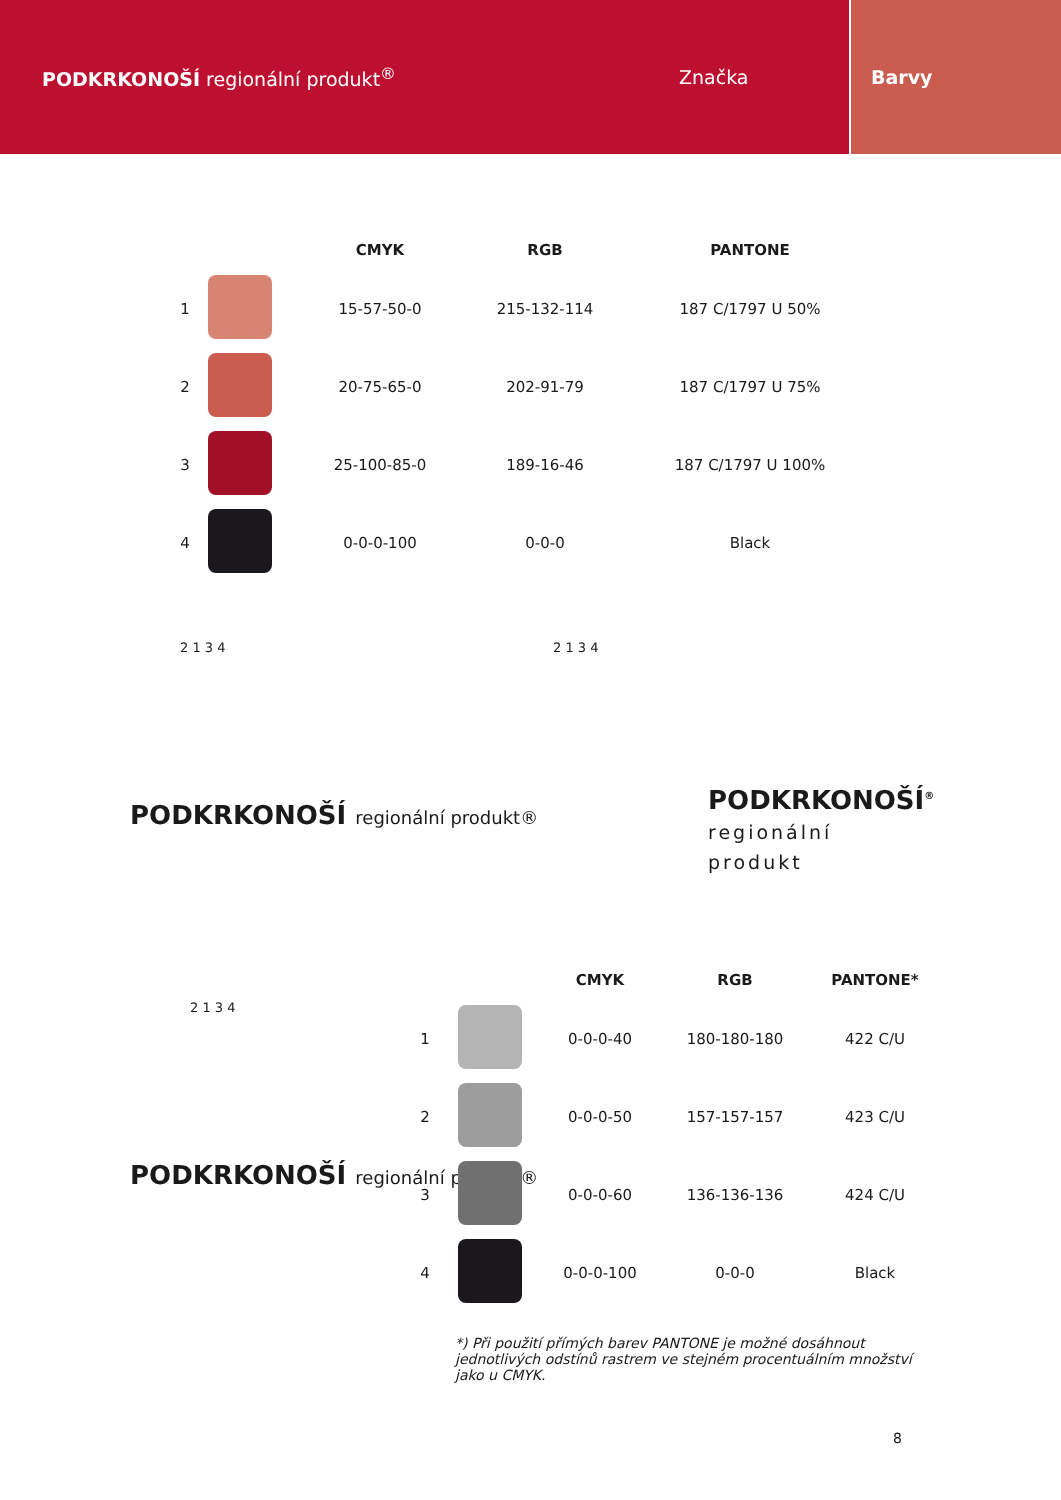PODKRKONOŠÍ regionální produkt<sup>®</sup>
Značka
Barvy
| | | CMYK | RGB | PANTONE |
| --- | --- | --- | --- | --- |
| 1 | | 15-57-50-0 | 215-132-114 | 187 C/1797 U 50% |
| 2 | | 20-75-65-0 | 202-91-79 | 187 C/1797 U 75% |
| 3 | | 25-100-85-0 | 189-16-46 | 187 C/1797 U 100% |
| 4 | | 0-0-0-100 | 0-0-0 | Black |
2 1 3 4
PODKRKONOŠÍ regionální produkt®
2 1 3 4
PODKRKONOŠÍ<sup>®</sup>
regionální
produkt
2 1 3 4
PODKRKONOŠÍ regionální produkt®
| | | CMYK | RGB | PANTONE* |
| --- | --- | --- | --- | --- |
| 1 | | 0-0-0-40 | 180-180-180 | 422 C/U |
| 2 | | 0-0-0-50 | 157-157-157 | 423 C/U |
| 3 | | 0-0-0-60 | 136-136-136 | 424 C/U |
| 4 | | 0-0-0-100 | 0-0-0 | Black |
*) Při použití přímých barev PANTONE je možné dosáhnout jednotlivých odstínů rastrem ve stejném procentuálním množství jako u CMYK.
8